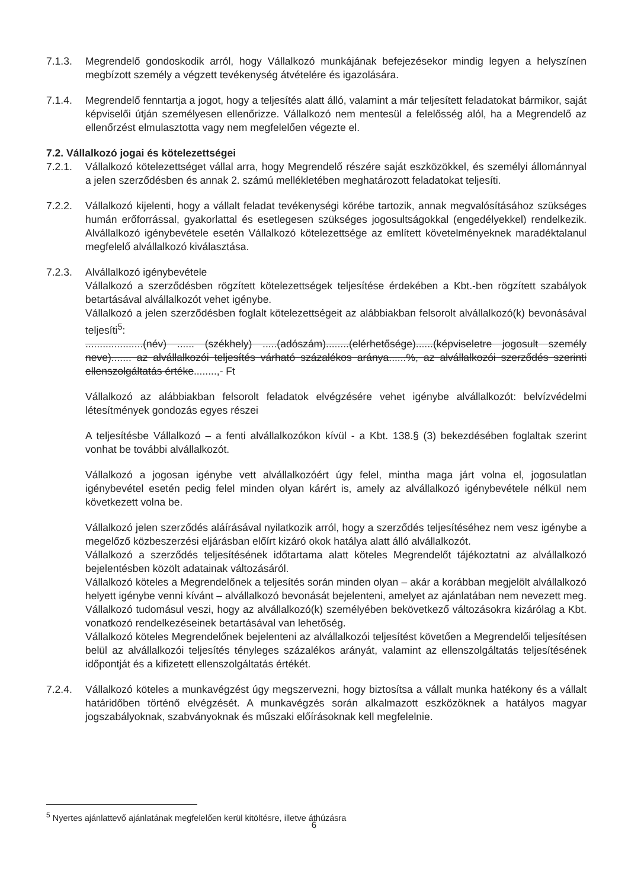7.1.3. Megrendelő gondoskodik arról, hogy Vállalkozó munkájának befejezésekor mindig legyen a helyszínen megbízott személy a végzett tevékenység átvételére és igazolására.
7.1.4. Megrendelő fenntartja a jogot, hogy a teljesítés alatt álló, valamint a már teljesített feladatokat bármikor, saját képviselői útján személyesen ellenőrizze. Vállalkozó nem mentesül a felelősség alól, ha a Megrendelő az ellenőrzést elmulasztotta vagy nem megfelelően végezte el.
7.2. Vállalkozó jogai és kötelezettségei
7.2.1. Vállalkozó kötelezettséget vállal arra, hogy Megrendelő részére saját eszközökkel, és személyi állománnyal a jelen szerződésben és annak 2. számú mellékletében meghatározott feladatokat teljesíti.
7.2.2. Vállalkozó kijelenti, hogy a vállalt feladat tevékenységi körébe tartozik, annak megvalósításához szükséges humán erőforrással, gyakorlattal és esetlegesen szükséges jogosultságokkal (engedélyekkel) rendelkezik. Alvállalkozó igénybevétele esetén Vállalkozó kötelezettsége az említett követelményeknek maradéktalanul megfelelő alvállalkozó kiválasztása.
7.2.3. Alvállalkozó igénybevétele
Vállalkozó a szerződésben rögzített kötelezettségek teljesítése érdekében a Kbt.-ben rögzített szabályok betartásával alvállalkozót vehet igénybe.
Vállalkozó a jelen szerződésben foglalt kötelezettségeit az alábbiakban felsorolt alvállalkozó(k) bevonásával teljesíti<sup>5</sup>:
....................(név) ...... (székhely) .....(adószám)........(elérhetősége)......(képviseletre jogosult személy neve)....... az alvállalkozói teljesítés várható százalékos aránya......%, az alvállalkozói szerződés szerinti ellenszolgáltatás értéke........,- Ft
Vállalkozó az alábbiakban felsorolt feladatok elvégzésére vehet igénybe alvállalkozót: belvízvédelmi létesítmények gondozás egyes részei
A teljesítésbe Vállalkozó – a fenti alvállalkozókon kívül - a Kbt. 138.§ (3) bekezdésében foglaltak szerint vonhat be további alvállalkozót.
Vállalkozó a jogosan igénybe vett alvállalkozóért úgy felel, mintha maga járt volna el, jogosulatlan igénybevétel esetén pedig felel minden olyan kárért is, amely az alvállalkozó igénybevétele nélkül nem következett volna be.
Vállalkozó jelen szerződés aláírásával nyilatkozik arról, hogy a szerződés teljesítéséhez nem vesz igénybe a megelőző közbeszerzési eljárásban előírt kizáró okok hatálya alatt álló alvállalkozót.
Vállalkozó a szerződés teljesítésének időtartama alatt köteles Megrendelőt tájékoztatni az alvállalkozó bejelentésben közölt adatainak változásáról.
Vállalkozó köteles a Megrendelőnek a teljesítés során minden olyan – akár a korábban megjelölt alvállalkozó helyett igénybe venni kívánt – alvállalkozó bevonását bejelenteni, amelyet az ajánlatában nem nevezett meg. Vállalkozó tudomásul veszi, hogy az alvállalkozó(k) személyében bekövetkező változásokra kizárólag a Kbt. vonatkozó rendelkezéseinek betartásával van lehetőség.
Vállalkozó köteles Megrendelőnek bejelenteni az alvállalkozói teljesítést követően a Megrendelői teljesítésen belül az alvállalkozói teljesítés tényleges százalékos arányát, valamint az ellenszolgáltatás teljesítésének időpontját és a kifizetett ellenszolgáltatás értékét.
7.2.4. Vállalkozó köteles a munkavégzést úgy megszervezni, hogy biztosítsa a vállalt munka hatékony és a vállalt határidőben történő elvégzését. A munkavégzés során alkalmazott eszközöknek a hatályos magyar jogszabályoknak, szabványoknak és műszaki előírásoknak kell megfelelnie.
<sup>5</sup> Nyertes ajánlattevő ajánlatának megfelelően kerül kitöltésre, illetve áthúzásra
6